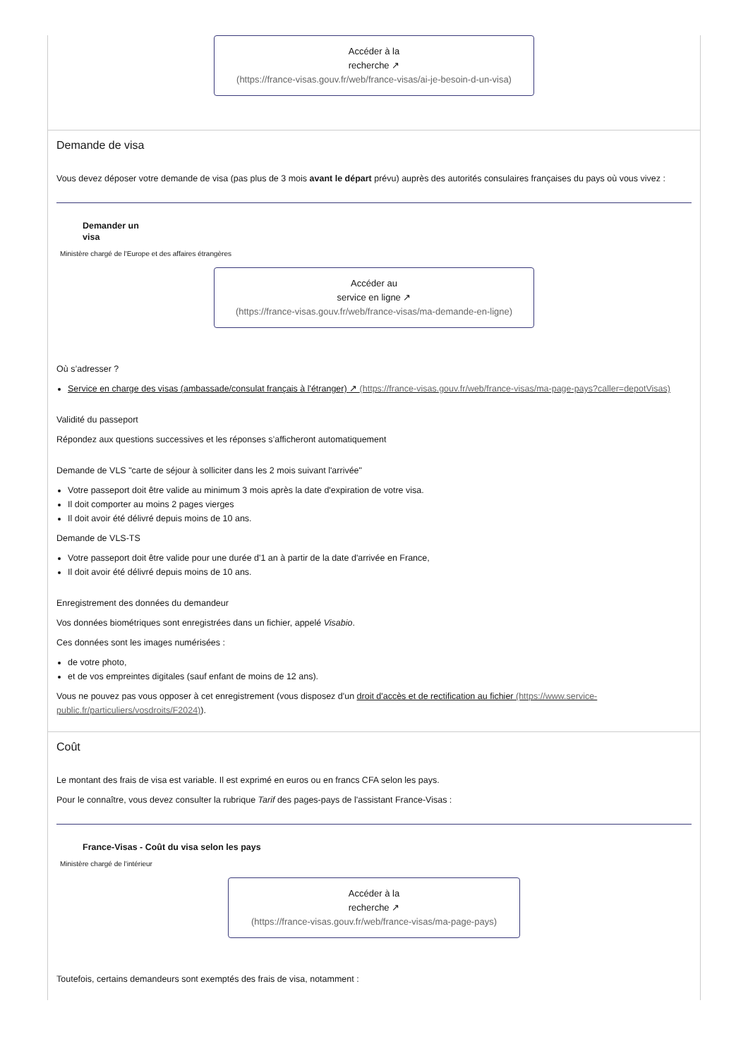Accéder à la
recherche ↗
(https://france-visas.gouv.fr/web/france-visas/ai-je-besoin-d-un-visa)
Demande de visa
Vous devez déposer votre demande de visa (pas plus de 3 mois avant le départ prévu) auprès des autorités consulaires françaises du pays où vous vivez :
Demander un
visa
Ministère chargé de l'Europe et des affaires étrangères
Accéder au
service en ligne ↗
(https://france-visas.gouv.fr/web/france-visas/ma-demande-en-ligne)
Où s’adresser ?
Service en charge des visas (ambassade/consulat français à l'étranger) ↗ (https://france-visas.gouv.fr/web/france-visas/ma-page-pays?caller=depotVisas)
Validité du passeport
Répondez aux questions successives et les réponses s’afficheront automatiquement
Demande de VLS "carte de séjour à solliciter dans les 2 mois suivant l'arrivée"
Votre passeport doit être valide au minimum 3 mois après la date d'expiration de votre visa.
Il doit comporter au moins 2 pages vierges
Il doit avoir été délivré depuis moins de 10 ans.
Demande de VLS-TS
Votre passeport doit être valide pour une durée d'1 an à partir de la date d'arrivée en France,
Il doit avoir été délivré depuis moins de 10 ans.
Enregistrement des données du demandeur
Vos données biométriques sont enregistrées dans un fichier, appelé Visabio.
Ces données sont les images numérisées :
de votre photo,
et de vos empreintes digitales (sauf enfant de moins de 12 ans).
Vous ne pouvez pas vous opposer à cet enregistrement (vous disposez d'un droit d'accès et de rectification au fichier (https://www.service-public.fr/particuliers/vosdroits/F2024)).
Coût
Le montant des frais de visa est variable. Il est exprimé en euros ou en francs CFA selon les pays.
Pour le connaître, vous devez consulter la rubrique Tarif des pages-pays de l'assistant France-Visas :
France-Visas - Coût du visa selon les pays
Ministère chargé de l'intérieur
Accéder à la
recherche ↗
(https://france-visas.gouv.fr/web/france-visas/ma-page-pays)
Toutefois, certains demandeurs sont exemptés des frais de visa, notamment :